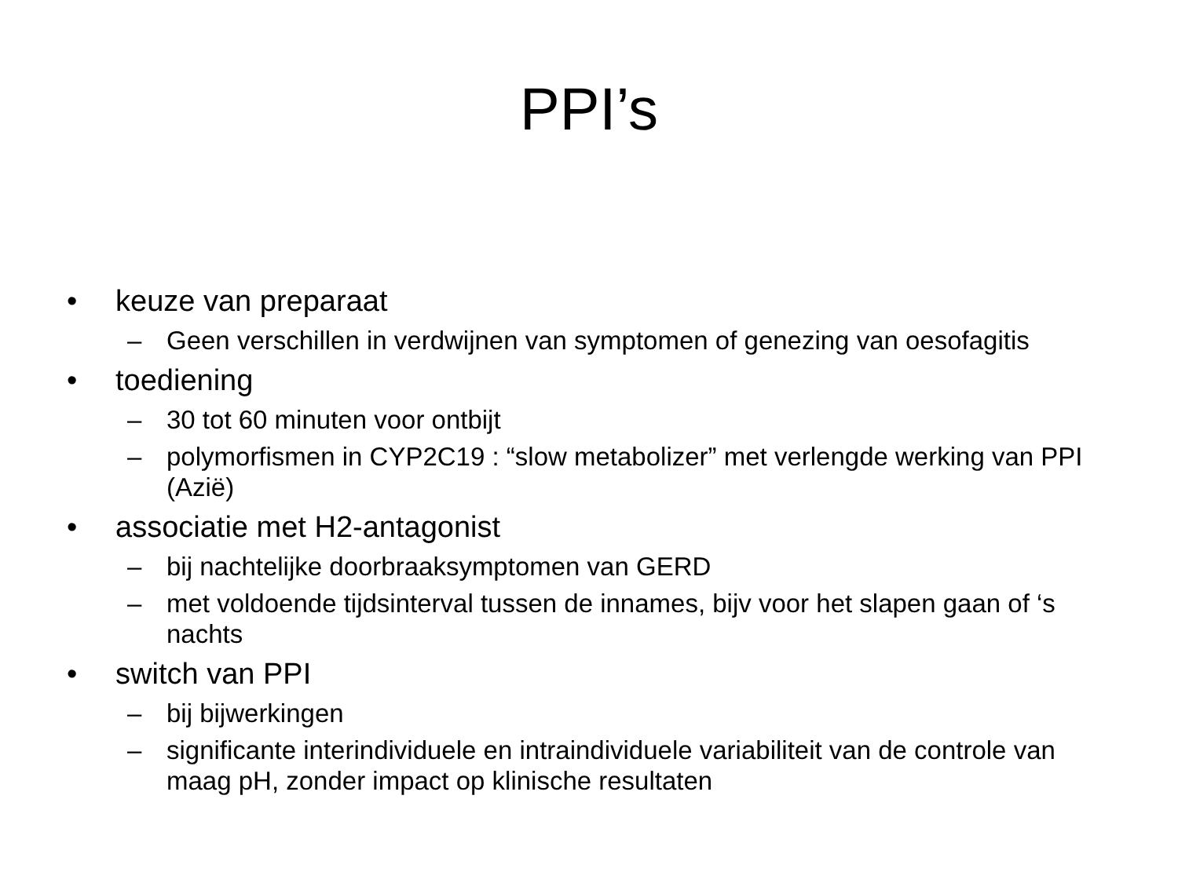PPI’s
• keuze van preparaat
– Geen verschillen in verdwijnen van symptomen of genezing van oesofagitis
• toediening
– 30 tot 60 minuten voor ontbijt
– polymorfismen in CYP2C19 : “slow metabolizer” met verlengde werking van PPI (Azië)
• associatie met H2-antagonist
– bij nachtelijke doorbraaksymptomen van GERD
– met voldoende tijdsinterval tussen de innames, bijv voor het slapen gaan of ‘s nachts
• switch van PPI
– bij bijwerkingen
– significante interindividuele en intraindividuele variabiliteit van de controle van maag pH, zonder impact op klinische resultaten